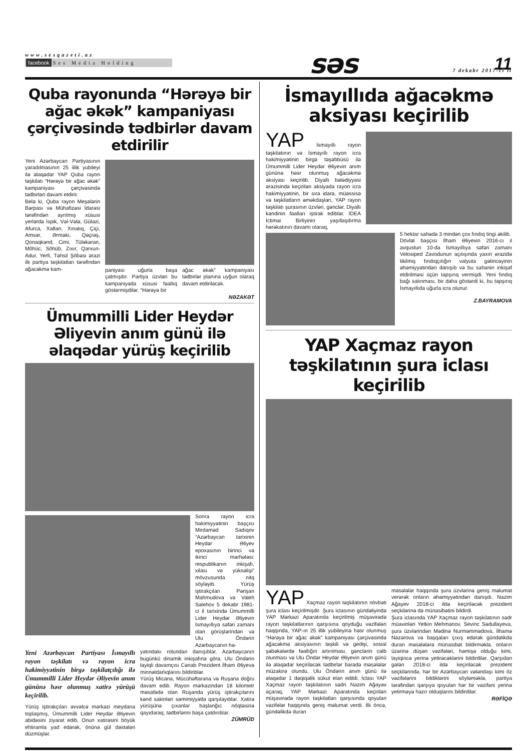www.sesqazeti.az
facebook Ses Media Holding
səs
11
7 dekabr 2017-ci il
Quba rayonunda “Hərəyə bir ağac əkək” kampaniyası çərçivəsində tədbirlər davam etdirilir
Yeni Azərbaycan Partiyasının yaradılmasının 25 illik yubileyi ilə əlaqədar YAP Quba rayon təşkilatı “Hərəyə bir ağac əkək” kampaniyası çərçivəsində tədbirləri davam etdirir.
Belə ki, Quba rayon Meşələrin Bərpası və Mühafizəsi İdarəsi tərəfindən ayrılmış xüsusi yerlərdə İspik, Vəl-Vələ, Güləzi, Afurca, Xaltan, Xınalıq, Çiçi, Amsar, Ərməki, Qəçrəş, Qonaqkənd, Cimi, Tüləkəran, Möhüc, Söhüb, Zıxır, Qarxun-Adur, Yerfi, Təhsil Şöbəsi ərazi ilk partiya təşkilatları tərəfindən ağacəkmə kam-
paniyası uğurla başa çatmışdır. Partiya üzvləri bu kampaniyada xüsusi fəallıq göstərmişdilər. “Hərəyə bir
ağac əkək” kampaniyası tədbirlər planına uyğun olaraq davam etdiriləcək.
NƏZAKƏT
Ümummilli Lider Heydər Əliyevin anım günü ilə əlaqədar yürüş keçirilib
Sonra rayon icra hakimiyyətinin başçısı Mirdaməd Sadıqov “Azərbaycan tarixinin Heydər Əliyev epoxasının birinci və ikinci mərhələsi: respublikanın inkişafı, xilası və yüksəlişi” mövzusunda nitq söyləyib. Yürüş iştirakçıları Pərişan Mahmudova və Valeh Salehov 5 dekabr 1981-ci il tarixində Ümummilli Lider Heydər Əliyevin İsmayıllıya səfəri zamanı olan görüşlərindən və Ulu Öndərin Azərbaycanın hə-
Yeni Azərbaycan Partiyası İsmayıllı rayon təşkilatı və rayon icra hakimiyyətinin birgə təşkilatçılığı ilə Ümummilli Lider Heydər Əliyevin anım gününə həsr olunmuş xatirə yürüşü keçirilib.
Yürüş iştirakçıları əvvəlcə mərkəzi meydana toplaşmış, Ümummilli Lider Heydər Əliyevin abidəsini ziyarət edib, Onun xatirəsini böyük ehtiramla yad edərək, önünə gül dəstələri düzmüşlər.
yatındakı rolundan danışıblar. Azərbaycanın bugünkü dinamik inkişafına görə, Ulu Öndərin layiqli davamçısı Cənab Prezident İlham Əliyevə minnətdarlıqlarını bildiriblər.
Yürüş Micana, Mücühəftarana və Ruşana doğru davam edib. Rayon mərkəzindən 18 kilometr məsafədə olan Ruşanda yürüş iştirakçılarını kənd sakinləri səmimiyyətlə qarşılayıblar. Xatirə yürüşünə çıxanlar başlanğıc nöqtəsinə qayıdaraq, tədbirlərini başa çatdırıblar.
ZÜMRÜD
İsmayıllıda ağacəkmə aksiyası keçirilib
YAP İsmayıllı rayon təşkilatının və İsmayıllı rayon icra hakimiyyətinin birgə təşəbbüsü ilə Ümummilli Lider Heydər Əliyevin anım gününə həsr olunmuş ağacəkmə aksiyası keçirilib. Diyallı bələdiyyəsi ərazisində keçirilən aksiyada rayon icra hakimiyyətinin, bir sıra idarə, müəssisə və təşkilatların əməkdaşları, YAP rayon təşkilatı şurasının üzvləri, gənclər, Diyallı kəndinin fəalları iştirak ediblər. İDEA İctimai Birliyinin yaşıllaşdırma hərəkatının davamı olaraq,
5 hektar sahədə 3 mindən çox fındıq tingi əkilib.
Dövlət başçısı İlham Əliyevin 2016-cı il avqustun 10-da İsmayıllıya səfəri zamanı Velosiped Zavodunun açılışında yaxın ərazidə tikilmiş fındıqçılığın valyuta gətiricəyinin əhəmiyyətindən danışıb və bu sahənin inkişaf etdirilməsi üçün tapşırıq vermişdi. Yeni fındıq bağı salınması, bir daha göstərdi ki, bu tapşırıq İsmayıllıda uğurla icra olunur.
Z.BAYRAMOVA
YAP Xaçmaz rayon təşkilatının şura iclası keçirilib
YAP Xaçmaz rayon təşkilatının növbəti şura iclası keçirilmişdir. Şura iclasının gündəliyində YAP Mərkəzi Aparatında keçirilmiş müşavirədə rayon təşkilatlarının qarşısına qoyduğu vəzifələri haqqında, YAP-ın 25 illik yubileyinə həsr olunmuş “Hərəyə bir ağac əkək” kampaniyası çərçivəsində ağacəkmə aksiyasının təşkili və gedişi, sosial şəbəkələrdə fəallığın artırılması, gənclərin cəlb olunması və Ulu Öndər Heydər Əliyevin anım günü ilə əlaqədar keçiriləcək tədbirlər barədə məsələlər müzakirə olundu. Ulu Öndərin anım günü ilə əlaqədar 1 dəqiqəlik sükut elan edildi. İclası YAP Xaçmaz rayon təşkilatının sədri Nazim Ağayav açaraq, YAP Mərkəzi Aparatında keçirilən müşavirədə rayon təşkilatları qarşısında qoyulan vəzifələr haqqında geniş məlumat verdi. İlk öncə, gündəlikdə duran
məsələlər haqqında şura üzvlərinə geniş məlumat verərək onların əhəmiyyətindən danışdı. Nazim Ağayev 2018-ci ildə keçiriləcək prezident seçkilərinə də münasibətini bildirdi.
Şura iclasında YAP Xaçmaz rayon təşkilatının sədr müavinləri Yetkin Mehmanov, Sevinc Sədullayeva, şura üzvlərindən Mədinə Nurməmmədova, İlhamə Nəzərova və başqaları çıxış edərək gündəlikdə duran məsələlərə münasibət bildirməklə, onların üzərinə düşən vəzifələri, həmişə olduğu kimi, layiqincə yerinə yetirəcəklərini bildirdilər. Qarşıdan gələn 2018-ci ildə keçiriləcək prezident seçkilərində, hər bir Azərbaycan vətəndaşı kimi öz vəzifələrini bildiklərini söyləməklə, partiya tərəfindən qarşıya qoyulan hər bir vəzifəni yerinə yetirməyə hazır olduqlarını bildirdilər.
RƏFİQƏ